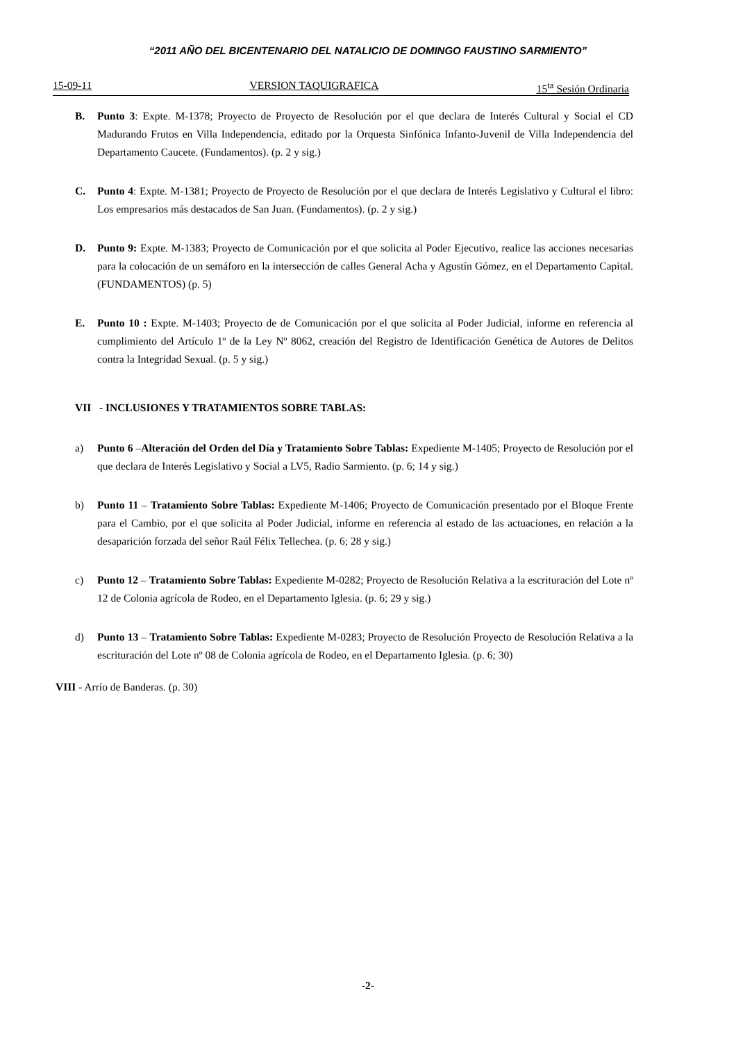“2011 AÑO DEL BICENTENARIO DEL NATALICIO DE DOMINGO FAUSTINO SARMIENTO”
15-09-11 VERSION TAQUIGRAFICA 15<sup>ta</sup> Sesión Ordinaria
B. Punto 3: Expte. M-1378; Proyecto de Proyecto de Resolución por el que declara de Interés Cultural y Social el CD Madurando Frutos en Villa Independencia, editado por la Orquesta Sinfónica Infanto-Juvenil de Villa Independencia del Departamento Caucete. (Fundamentos). (p. 2 y sig.)
C. Punto 4: Expte. M-1381; Proyecto de Proyecto de Resolución por el que declara de Interés Legislativo y Cultural el libro: Los empresarios más destacados de San Juan. (Fundamentos). (p. 2 y sig.)
D. Punto 9: Expte. M-1383; Proyecto de Comunicación por el que solicita al Poder Ejecutivo, realice las acciones necesarias para la colocación de un semáforo en la intersección de calles General Acha y Agustín Gómez, en el Departamento Capital. (FUNDAMENTOS) (p. 5)
E. Punto 10 : Expte. M-1403; Proyecto de de Comunicación por el que solicita al Poder Judicial, informe en referencia al cumplimiento del Artículo 1º de la Ley Nº 8062, creación del Registro de Identificación Genética de Autores de Delitos contra la Integridad Sexual. (p. 5 y sig.)
VII - INCLUSIONES Y TRATAMIENTOS SOBRE TABLAS:
a) Punto 6 –Alteración del Orden del Día y Tratamiento Sobre Tablas: Expediente M-1405; Proyecto de Resolución por el que declara de Interés Legislativo y Social a LV5, Radio Sarmiento. (p. 6; 14 y sig.)
b) Punto 11 – Tratamiento Sobre Tablas: Expediente M-1406; Proyecto de Comunicación presentado por el Bloque Frente para el Cambio, por el que solicita al Poder Judicial, informe en referencia al estado de las actuaciones, en relación a la desaparición forzada del señor Raúl Félix Tellechea. (p. 6; 28 y sig.)
c) Punto 12 – Tratamiento Sobre Tablas: Expediente M-0282; Proyecto de Resolución Relativa a la escrituración del Lote nº 12 de Colonia agrícola de Rodeo, en el Departamento Iglesia. (p. 6; 29 y sig.)
d) Punto 13 – Tratamiento Sobre Tablas: Expediente M-0283; Proyecto de Resolución Proyecto de Resolución Relativa a la escrituración del Lote nº 08 de Colonia agrícola de Rodeo, en el Departamento Iglesia. (p. 6; 30)
VIII - Arrío de Banderas. (p. 30)
-2-